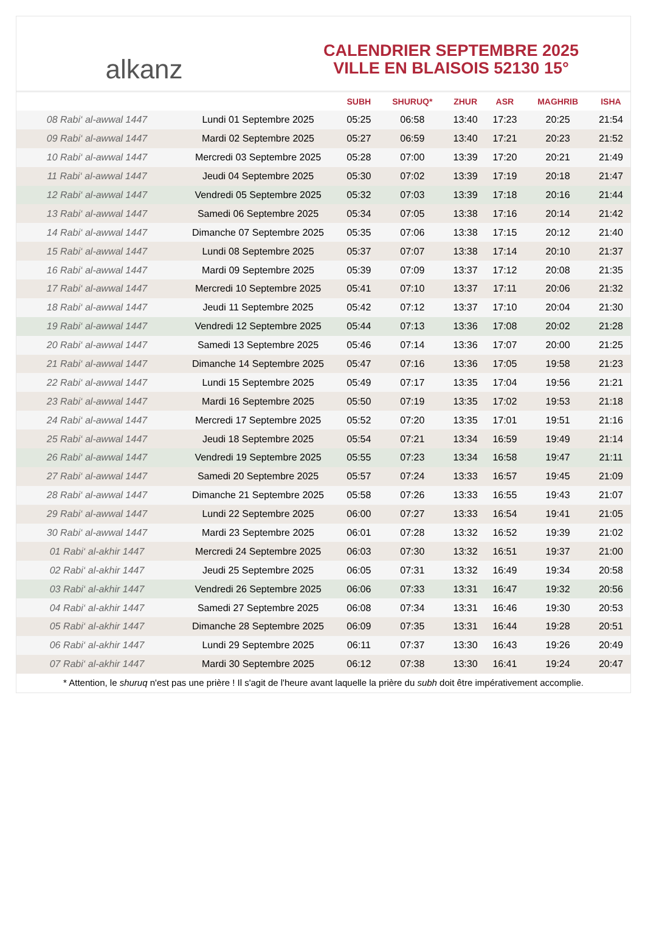alkanz
CALENDRIER SEPTEMBRE 2025
VILLE EN BLAISOIS 52130 15°
| | | SUBH | SHURUQ* | ZHUR | ASR | MAGHRIB | ISHA |
| --- | --- | --- | --- | --- | --- | --- | --- |
| 08 Rabi‘ al-awwal 1447 | Lundi 01 Septembre 2025 | 05:25 | 06:58 | 13:40 | 17:23 | 20:25 | 21:54 |
| 09 Rabi‘ al-awwal 1447 | Mardi 02 Septembre 2025 | 05:27 | 06:59 | 13:40 | 17:21 | 20:23 | 21:52 |
| 10 Rabi‘ al-awwal 1447 | Mercredi 03 Septembre 2025 | 05:28 | 07:00 | 13:39 | 17:20 | 20:21 | 21:49 |
| 11 Rabi‘ al-awwal 1447 | Jeudi 04 Septembre 2025 | 05:30 | 07:02 | 13:39 | 17:19 | 20:18 | 21:47 |
| 12 Rabi‘ al-awwal 1447 | Vendredi 05 Septembre 2025 | 05:32 | 07:03 | 13:39 | 17:18 | 20:16 | 21:44 |
| 13 Rabi‘ al-awwal 1447 | Samedi 06 Septembre 2025 | 05:34 | 07:05 | 13:38 | 17:16 | 20:14 | 21:42 |
| 14 Rabi‘ al-awwal 1447 | Dimanche 07 Septembre 2025 | 05:35 | 07:06 | 13:38 | 17:15 | 20:12 | 21:40 |
| 15 Rabi‘ al-awwal 1447 | Lundi 08 Septembre 2025 | 05:37 | 07:07 | 13:38 | 17:14 | 20:10 | 21:37 |
| 16 Rabi‘ al-awwal 1447 | Mardi 09 Septembre 2025 | 05:39 | 07:09 | 13:37 | 17:12 | 20:08 | 21:35 |
| 17 Rabi‘ al-awwal 1447 | Mercredi 10 Septembre 2025 | 05:41 | 07:10 | 13:37 | 17:11 | 20:06 | 21:32 |
| 18 Rabi‘ al-awwal 1447 | Jeudi 11 Septembre 2025 | 05:42 | 07:12 | 13:37 | 17:10 | 20:04 | 21:30 |
| 19 Rabi‘ al-awwal 1447 | Vendredi 12 Septembre 2025 | 05:44 | 07:13 | 13:36 | 17:08 | 20:02 | 21:28 |
| 20 Rabi‘ al-awwal 1447 | Samedi 13 Septembre 2025 | 05:46 | 07:14 | 13:36 | 17:07 | 20:00 | 21:25 |
| 21 Rabi‘ al-awwal 1447 | Dimanche 14 Septembre 2025 | 05:47 | 07:16 | 13:36 | 17:05 | 19:58 | 21:23 |
| 22 Rabi‘ al-awwal 1447 | Lundi 15 Septembre 2025 | 05:49 | 07:17 | 13:35 | 17:04 | 19:56 | 21:21 |
| 23 Rabi‘ al-awwal 1447 | Mardi 16 Septembre 2025 | 05:50 | 07:19 | 13:35 | 17:02 | 19:53 | 21:18 |
| 24 Rabi‘ al-awwal 1447 | Mercredi 17 Septembre 2025 | 05:52 | 07:20 | 13:35 | 17:01 | 19:51 | 21:16 |
| 25 Rabi‘ al-awwal 1447 | Jeudi 18 Septembre 2025 | 05:54 | 07:21 | 13:34 | 16:59 | 19:49 | 21:14 |
| 26 Rabi‘ al-awwal 1447 | Vendredi 19 Septembre 2025 | 05:55 | 07:23 | 13:34 | 16:58 | 19:47 | 21:11 |
| 27 Rabi‘ al-awwal 1447 | Samedi 20 Septembre 2025 | 05:57 | 07:24 | 13:33 | 16:57 | 19:45 | 21:09 |
| 28 Rabi‘ al-awwal 1447 | Dimanche 21 Septembre 2025 | 05:58 | 07:26 | 13:33 | 16:55 | 19:43 | 21:07 |
| 29 Rabi‘ al-awwal 1447 | Lundi 22 Septembre 2025 | 06:00 | 07:27 | 13:33 | 16:54 | 19:41 | 21:05 |
| 30 Rabi‘ al-awwal 1447 | Mardi 23 Septembre 2025 | 06:01 | 07:28 | 13:32 | 16:52 | 19:39 | 21:02 |
| 01 Rabi‘ al-akhir 1447 | Mercredi 24 Septembre 2025 | 06:03 | 07:30 | 13:32 | 16:51 | 19:37 | 21:00 |
| 02 Rabi‘ al-akhir 1447 | Jeudi 25 Septembre 2025 | 06:05 | 07:31 | 13:32 | 16:49 | 19:34 | 20:58 |
| 03 Rabi‘ al-akhir 1447 | Vendredi 26 Septembre 2025 | 06:06 | 07:33 | 13:31 | 16:47 | 19:32 | 20:56 |
| 04 Rabi‘ al-akhir 1447 | Samedi 27 Septembre 2025 | 06:08 | 07:34 | 13:31 | 16:46 | 19:30 | 20:53 |
| 05 Rabi‘ al-akhir 1447 | Dimanche 28 Septembre 2025 | 06:09 | 07:35 | 13:31 | 16:44 | 19:28 | 20:51 |
| 06 Rabi‘ al-akhir 1447 | Lundi 29 Septembre 2025 | 06:11 | 07:37 | 13:30 | 16:43 | 19:26 | 20:49 |
| 07 Rabi‘ al-akhir 1447 | Mardi 30 Septembre 2025 | 06:12 | 07:38 | 13:30 | 16:41 | 19:24 | 20:47 |
* Attention, le shuruq n'est pas une prière ! Il s'agit de l'heure avant laquelle la prière du subh doit être impérativement accomplie.